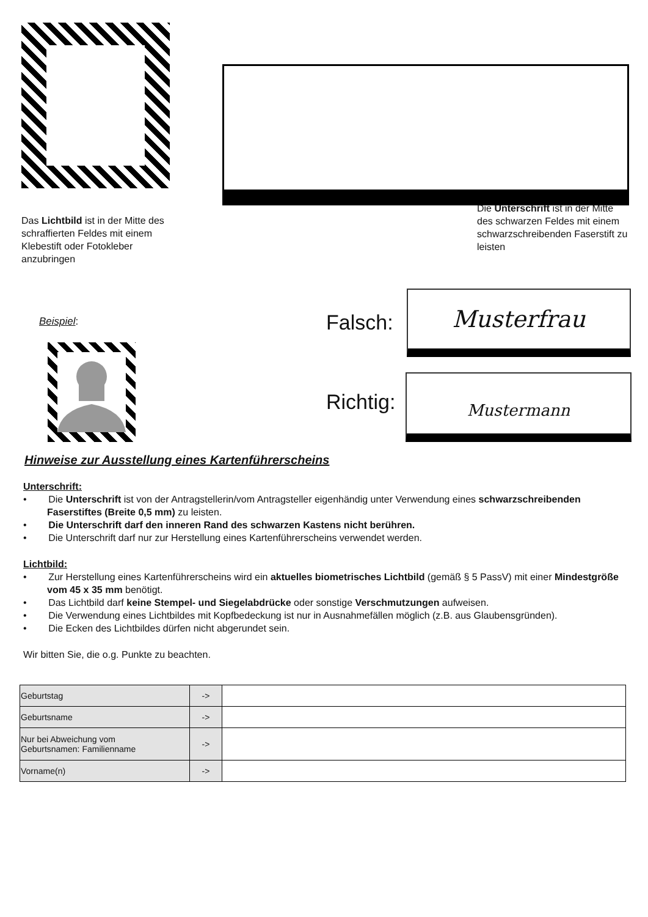Das Lichtbild ist in der Mitte des schraffierten Feldes mit einem Klebestift oder Fotokleber anzubringen
Die Unterschrift ist in der Mitte des schwarzen Feldes mit einem schwarzschreibenden Faserstift zu leisten
Beispiel: Falsch:
Musterfrau
Richtig:
Mustermann
Hinweise zur Ausstellung eines Kartenführerscheins
Unterschrift:
• Die Unterschrift ist von der Antragstellerin/vom Antragsteller eigenhändig unter Verwendung eines schwarzschreibenden
Faserstiftes (Breite 0,5 mm) zu leisten.
• Die Unterschrift darf den inneren Rand des schwarzen Kastens nicht berühren.
• Die Unterschrift darf nur zur Herstellung eines Kartenführerscheins verwendet werden.
Lichtbild:
• Zur Herstellung eines Kartenführerscheins wird ein aktuelles biometrisches Lichtbild (gemäß § 5 PassV) mit einer Mindestgröße
vom 45 x 35 mm benötigt.
• Das Lichtbild darf keine Stempel- und Siegelabdrücke oder sonstige Verschmutzungen aufweisen.
• Die Verwendung eines Lichtbildes mit Kopfbedeckung ist nur in Ausnahmefällen möglich (z.B. aus Glaubensgründen).
• Die Ecken des Lichtbildes dürfen nicht abgerundet sein.
Wir bitten Sie, die o.g. Punkte zu beachten.
| Geburtstag | -> | |
| Geburtsname | -> | |
| Nur bei Abweichung vom Geburtsnamen: Familienname | -> | |
| Vorname(n) | -> | |